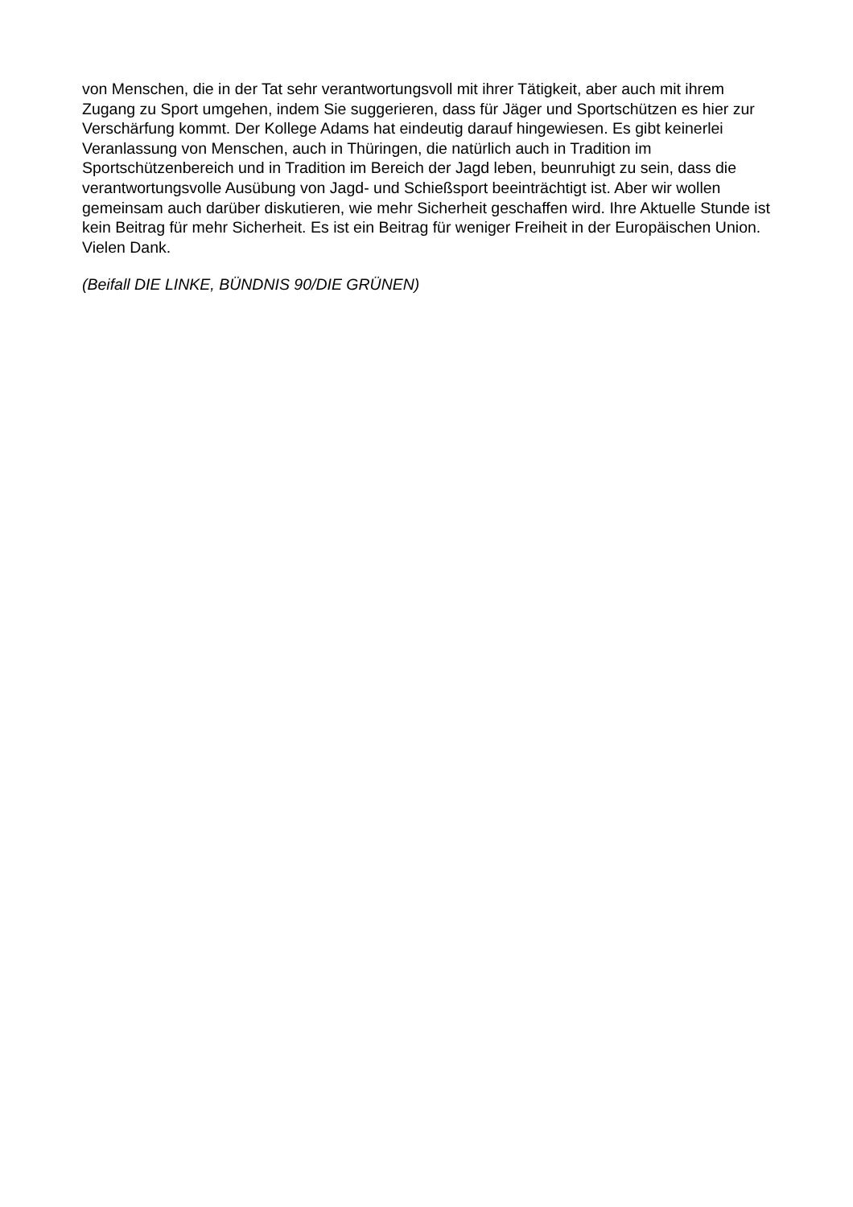von Menschen, die in der Tat sehr verantwortungsvoll mit ihrer Tätigkeit, aber auch mit ihrem Zugang zu Sport umgehen, indem Sie suggerieren, dass für Jäger und Sportschützen es hier zur Verschärfung kommt. Der Kollege Adams hat eindeutig darauf hingewiesen. Es gibt keinerlei Veranlassung von Menschen, auch in Thüringen, die natürlich auch in Tradition im Sportschützenbereich und in Tradition im Bereich der Jagd leben, beunruhigt zu sein, dass die verantwortungsvolle Ausübung von Jagd- und Schießsport beeinträchtigt ist. Aber wir wollen gemeinsam auch darüber diskutieren, wie mehr Sicherheit geschaffen wird. Ihre Aktuelle Stunde ist kein Beitrag für mehr Sicherheit. Es ist ein Beitrag für weniger Freiheit in der Europäischen Union. Vielen Dank.
(Beifall DIE LINKE, BÜNDNIS 90/DIE GRÜNEN)